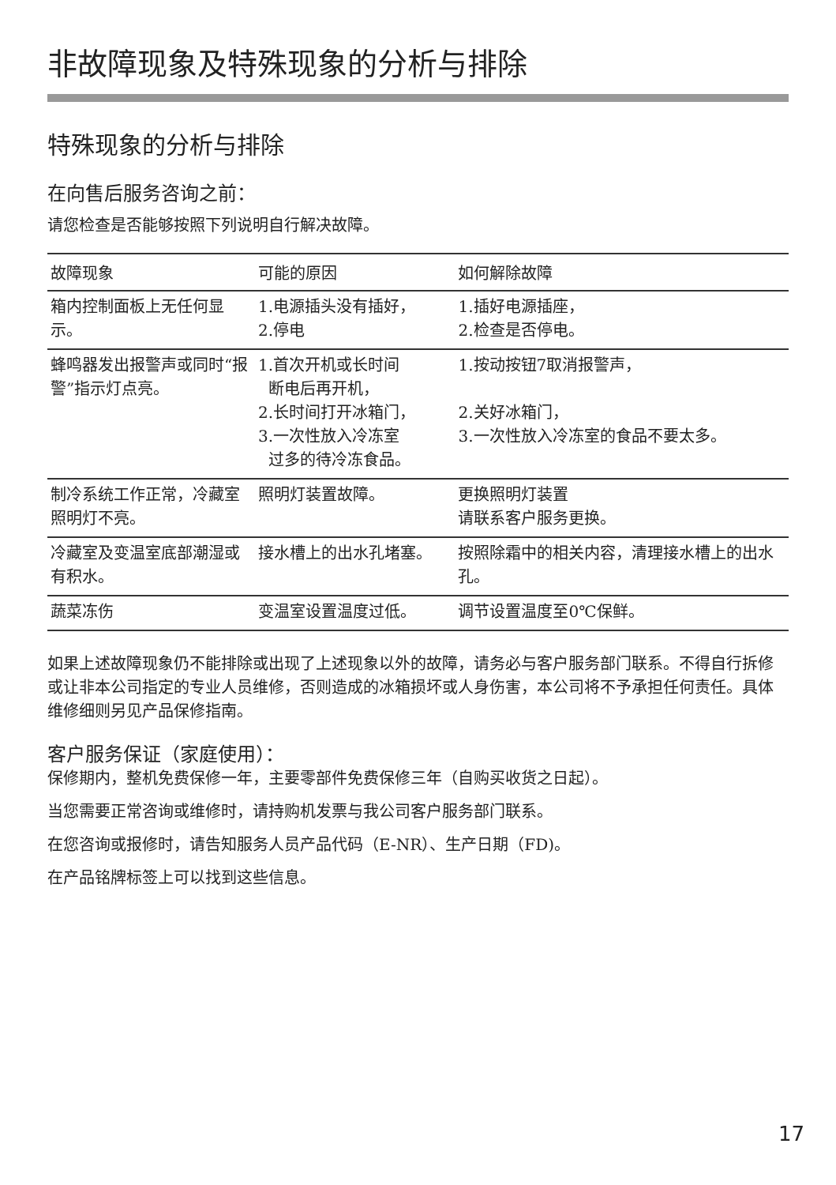非故障现象及特殊现象的分析与排除
特殊现象的分析与排除
在向售后服务咨询之前：
请您检查是否能够按照下列说明自行解决故障。
| 故障现象 | 可能的原因 | 如何解除故障 |
| --- | --- | --- |
| 箱内控制面板上无任何显示。 | 1.电源插头没有插好， 2.停电 | 1.插好电源插座， 2.检查是否停电。 |
| 蜂鸣器发出报警声或同时“报警”指示灯点亮。 | 1.首次开机或长时间 断电后再开机， 2.长时间打开冰箱门， 3.一次性放入冷冻室 过多的待冷冻食品。 | 1.按动按钮7取消报警声， 2.关好冰箱门， 3.一次性放入冷冻室的食品不要太多。 |
| 制冷系统工作正常，冷藏室照明灯不亮。 | 照明灯装置故障。 | 更换照明灯装置 请联系客户服务更换。 |
| 冷藏室及变温室底部潮湿或有积水。 | 接水槽上的出水孔堵塞。 | 按照除霜中的相关内容，清理接水槽上的出水孔。 |
| 蔬菜冻伤 | 变温室设置温度过低。 | 调节设置温度至0℃保鲜。 |
如果上述故障现象仍不能排除或出现了上述现象以外的故障，请务必与客户服务部门联系。不得自行拆修或让非本公司指定的专业人员维修，否则造成的冰箱损坏或人身伤害，本公司将不予承担任何责任。具体维修细则另见产品保修指南。
客户服务保证（家庭使用）：
保修期内，整机免费保修一年，主要零部件免费保修三年（自购买收货之日起）。
当您需要正常咨询或维修时，请持购机发票与我公司客户服务部门联系。
在您咨询或报修时，请告知服务人员产品代码（E-NR）、生产日期（FD)。
在产品铭牌标签上可以找到这些信息。
17